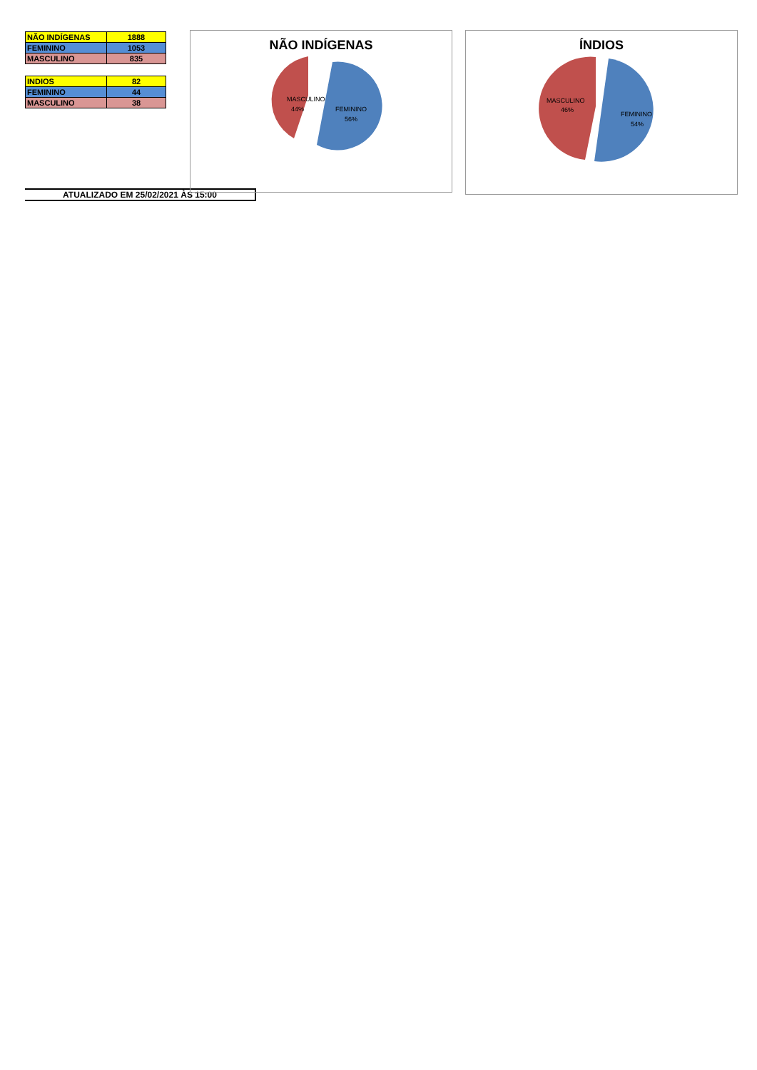| NÃO INDÍGENAS | 1888 |
| FEMININO | 1053 |
| MASCULINO | 835 |
| INDIOS | 82 |
| FEMININO | 44 |
| MASCULINO | 38 |
ATUALIZADO EM 25/02/2021 ÀS 15:00
NÃO INDÍGENAS
MASCULINO
44%
FEMININO
56%
ÍNDIOS
MASCULINO
46%
FEMININO
54%